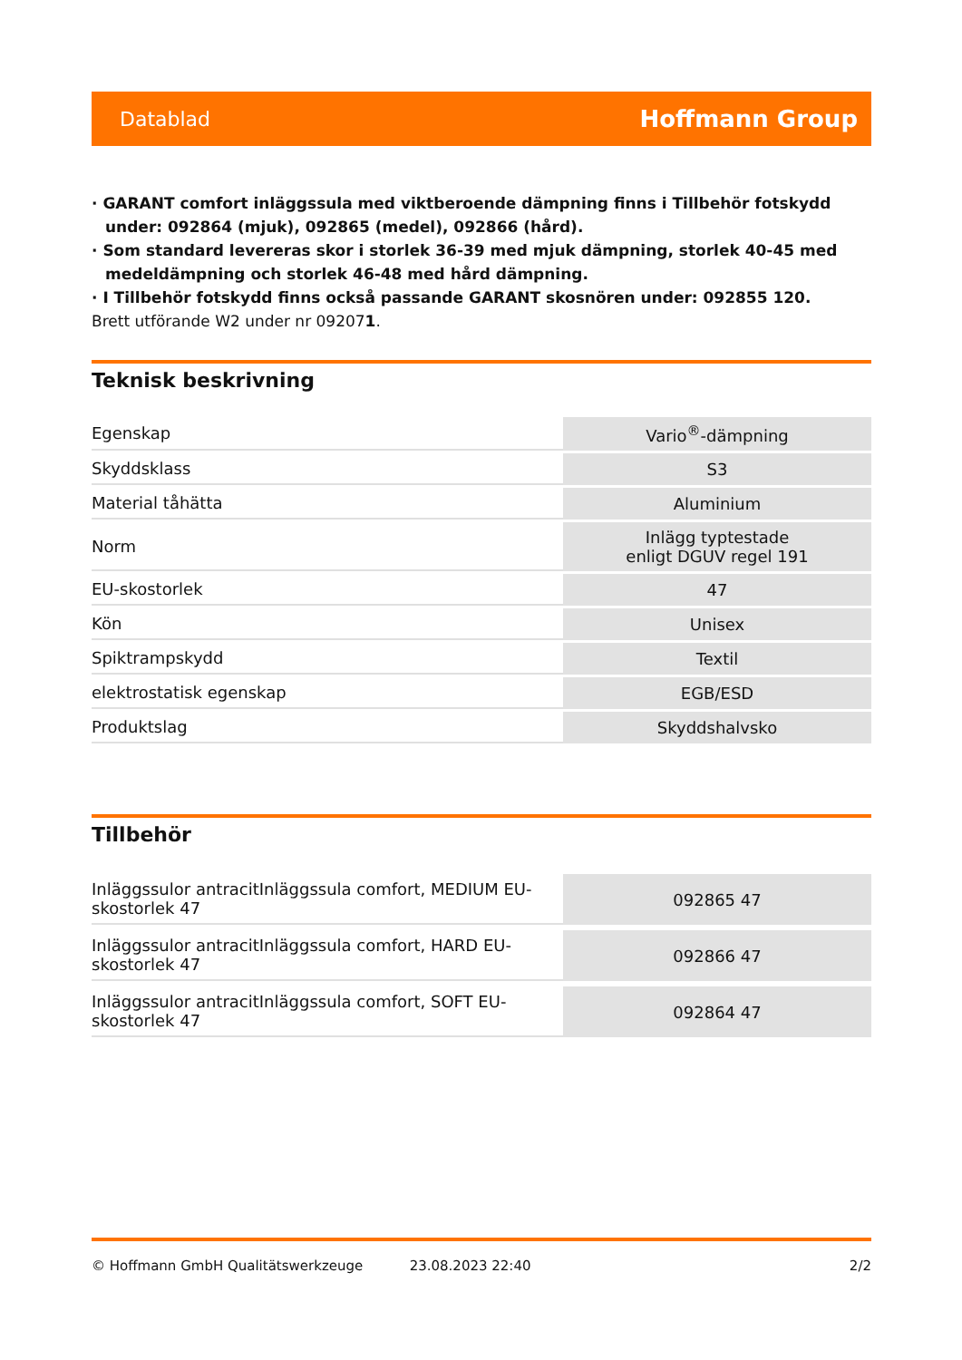Datablad Hoffmann Group
· GARANT comfort inläggssula med viktberoende dämpning finns i Tillbehör fotskydd under: 092864 (mjuk), 092865 (medel), 092866 (hård).
· Som standard levereras skor i storlek 36-39 med mjuk dämpning, storlek 40-45 med medeldämpning och storlek 46-48 med hård dämpning.
· I Tillbehör fotskydd finns också passande GARANT skosnören under: 092855 120.
Brett utförande W2 under nr 092071.
Teknisk beskrivning
| Egenskap | Vario<sup>®</sup>-dämpning |
| Skyddsklass | S3 |
| Material tåhätta | Aluminium |
| Norm | Inlägg typtestade enligt DGUV regel 191 |
| EU-skostorlek | 47 |
| Kön | Unisex |
| Spiktrampskydd | Textil |
| elektrostatisk egenskap | EGB/ESD |
| Produktslag | Skyddshalvsko |
Tillbehör
| Inläggssulor antracitInläggssula comfort, MEDIUM EU- skostorlek 47 | 092865 47 |
| Inläggssulor antracitInläggssula comfort, HARD EU- skostorlek 47 | 092866 47 |
| Inläggssulor antracitInläggssula comfort, SOFT EU- skostorlek 47 | 092864 47 |
© Hoffmann GmbH Qualitätswerkzeuge 23.08.2023 22:40 2/2